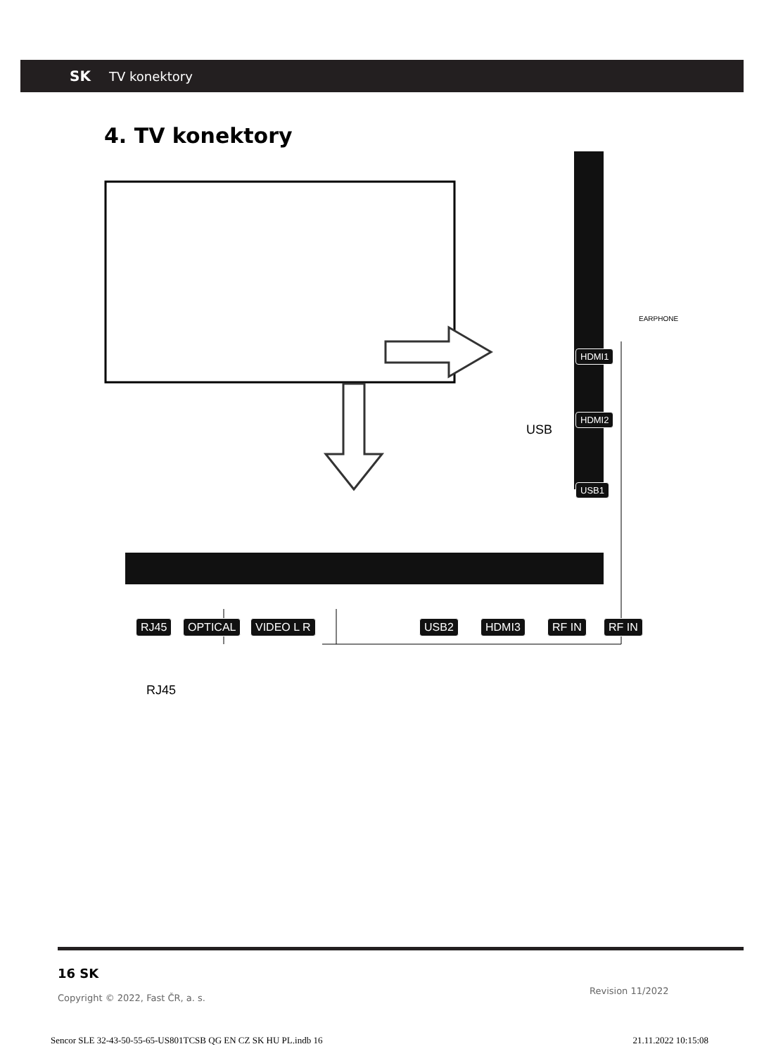SK TV konektory
4. TV konektory
RJ45 OPTICAL VIDEO L R USB2 HDMI3 RF IN RF IN
HDMI1
HDMI2
USB1
USB
EARPHONE
RJ45
16 SK
Copyright © 2022, Fast ČR, a. s.
Revision 11/2022
Sencor SLE 32-43-50-55-65-US801TCSB QG EN CZ SK HU PL.indb 16 21.11.2022 10:15:08